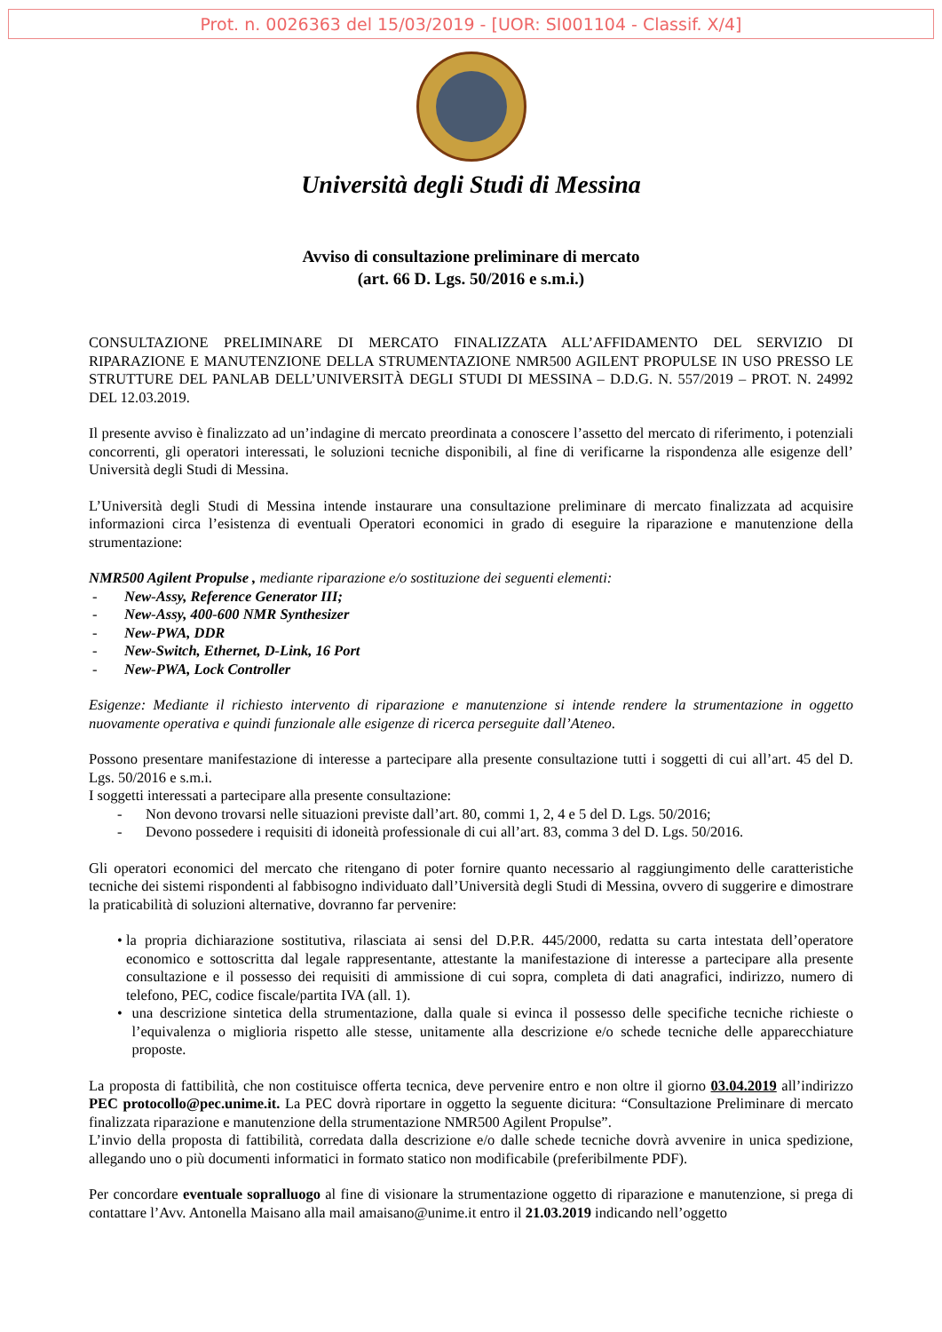Prot. n. 0026363 del 15/03/2019 - [UOR: SI001104 - Classif. X/4]
Università degli Studi di Messina
Avviso di consultazione preliminare di mercato
(art. 66 D. Lgs. 50/2016 e s.m.i.)
CONSULTAZIONE PRELIMINARE DI MERCATO FINALIZZATA ALL’AFFIDAMENTO DEL SERVIZIO DI RIPARAZIONE E MANUTENZIONE DELLA STRUMENTAZIONE NMR500 AGILENT PROPULSE IN USO PRESSO LE STRUTTURE DEL PANLAB DELL’UNIVERSITÀ DEGLI STUDI DI MESSINA – D.D.G. N. 557/2019 – PROT. N. 24992 DEL 12.03.2019.
Il presente avviso è finalizzato ad un’indagine di mercato preordinata a conoscere l’assetto del mercato di riferimento, i potenziali concorrenti, gli operatori interessati, le soluzioni tecniche disponibili, al fine di verificarne la rispondenza alle esigenze dell’ Università degli Studi di Messina.
L’Università degli Studi di Messina intende instaurare una consultazione preliminare di mercato finalizzata ad acquisire informazioni circa l’esistenza di eventuali Operatori economici in grado di eseguire la riparazione e manutenzione della strumentazione:
NMR500 Agilent Propulse , mediante riparazione e/o sostituzione dei seguenti elementi:
- New-Assy, Reference Generator III;
- New-Assy, 400-600 NMR Synthesizer
- New-PWA, DDR
- New-Switch, Ethernet, D-Link, 16 Port
- New-PWA, Lock Controller
Esigenze: Mediante il richiesto intervento di riparazione e manutenzione si intende rendere la strumentazione in oggetto nuovamente operativa e quindi funzionale alle esigenze di ricerca perseguite dall’Ateneo.
Possono presentare manifestazione di interesse a partecipare alla presente consultazione tutti i soggetti di cui all’art. 45 del D. Lgs. 50/2016 e s.m.i.
I soggetti interessati a partecipare alla presente consultazione:
- Non devono trovarsi nelle situazioni previste dall’art. 80, commi 1, 2, 4 e 5 del D. Lgs. 50/2016;
- Devono possedere i requisiti di idoneità professionale di cui all’art. 83, comma 3 del D. Lgs. 50/2016.
Gli operatori economici del mercato che ritengano di poter fornire quanto necessario al raggiungimento delle caratteristiche tecniche dei sistemi rispondenti al fabbisogno individuato dall’Università degli Studi di Messina, ovvero di suggerire e dimostrare la praticabilità di soluzioni alternative, dovranno far pervenire:
• la propria dichiarazione sostitutiva, rilasciata ai sensi del D.P.R. 445/2000, redatta su carta intestata dell’operatore economico e sottoscritta dal legale rappresentante, attestante la manifestazione di interesse a partecipare alla presente consultazione e il possesso dei requisiti di ammissione di cui sopra, completa di dati anagrafici, indirizzo, numero di telefono, PEC, codice fiscale/partita IVA (all. 1).
• una descrizione sintetica della strumentazione, dalla quale si evinca il possesso delle specifiche tecniche richieste o l’equivalenza o miglioria rispetto alle stesse, unitamente alla descrizione e/o schede tecniche delle apparecchiature proposte.
La proposta di fattibilità, che non costituisce offerta tecnica, deve pervenire entro e non oltre il giorno 03.04.2019 all’indirizzo PEC protocollo@pec.unime.it. La PEC dovrà riportare in oggetto la seguente dicitura: “Consultazione Preliminare di mercato finalizzata riparazione e manutenzione della strumentazione NMR500 Agilent Propulse”.
L’invio della proposta di fattibilità, corredata dalla descrizione e/o dalle schede tecniche dovrà avvenire in unica spedizione, allegando uno o più documenti informatici in formato statico non modificabile (preferibilmente PDF).
Per concordare eventuale sopralluogo al fine di visionare la strumentazione oggetto di riparazione e manutenzione, si prega di contattare l’Avv. Antonella Maisano alla mail amaisano@unime.it entro il 21.03.2019 indicando nell’oggetto